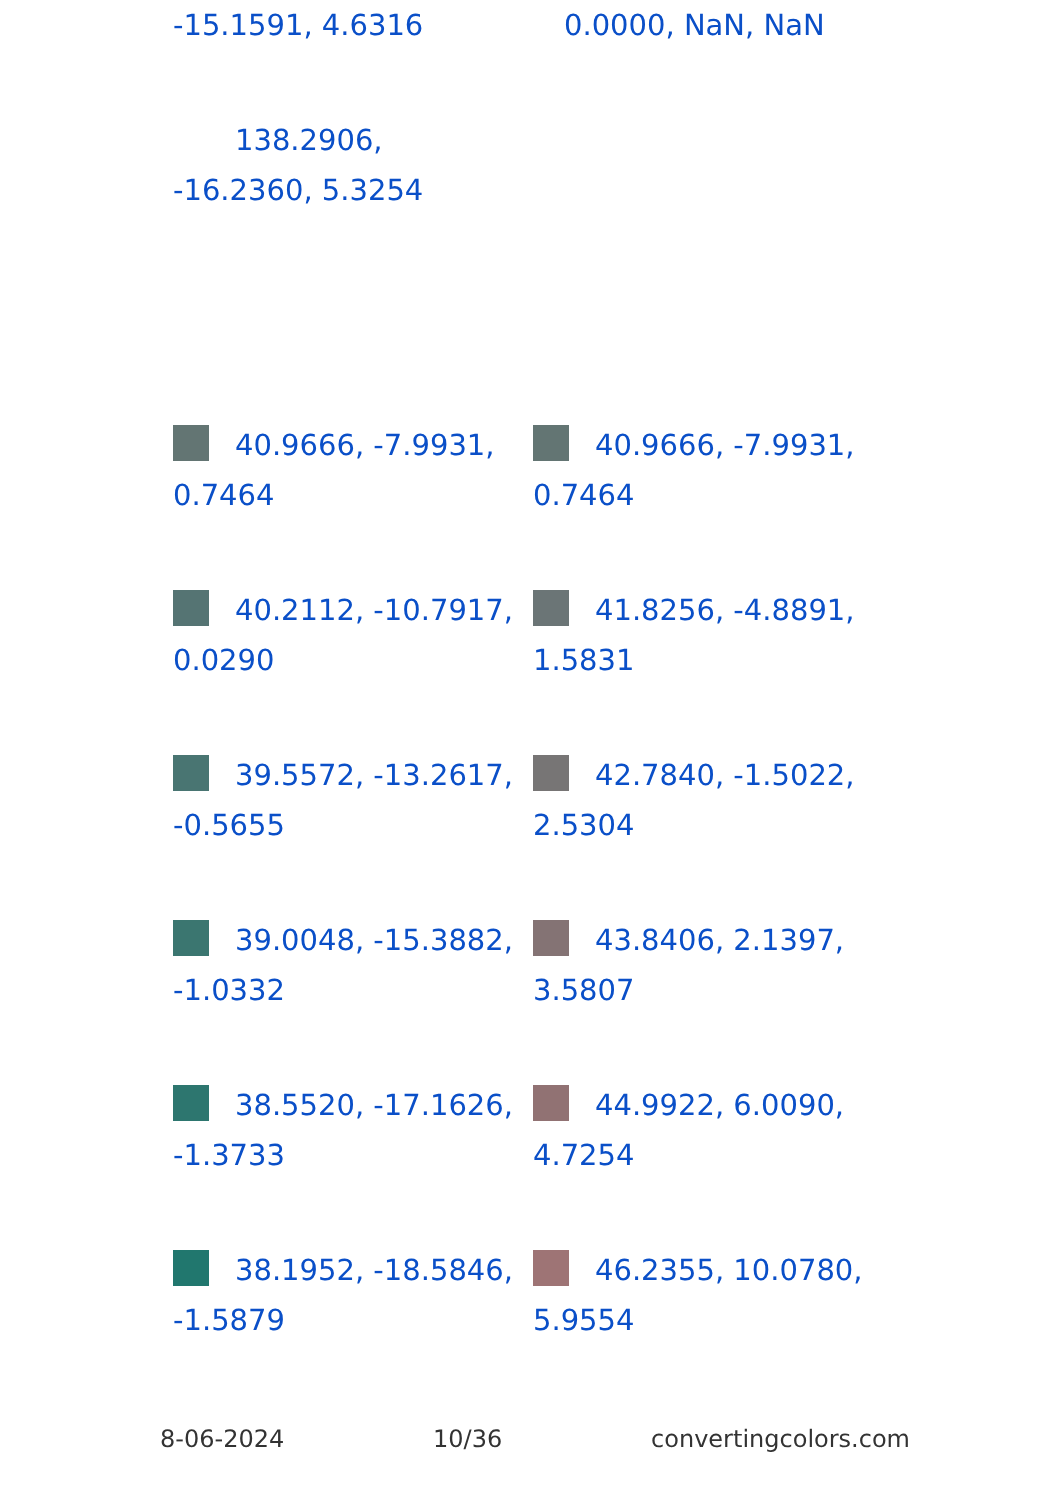-15.1591, 4.6316 0.0000, NaN, NaN
138.2906,
-16.2360, 5.3254
40.9666, -7.9931, 0.7464
40.9666, -7.9931, 0.7464
40.2112, -10.7917, 0.0290
41.8256, -4.8891, 1.5831
39.5572, -13.2617, -0.5655
42.7840, -1.5022, 2.5304
39.0048, -15.3882, -1.0332
43.8406, 2.1397, 3.5807
38.5520, -17.1626, -1.3733
44.9922, 6.0090, 4.7254
38.1952, -18.5846, -1.5879
46.2355, 10.0780, 5.9554
8-06-2024 10/36 convertingcolors.com